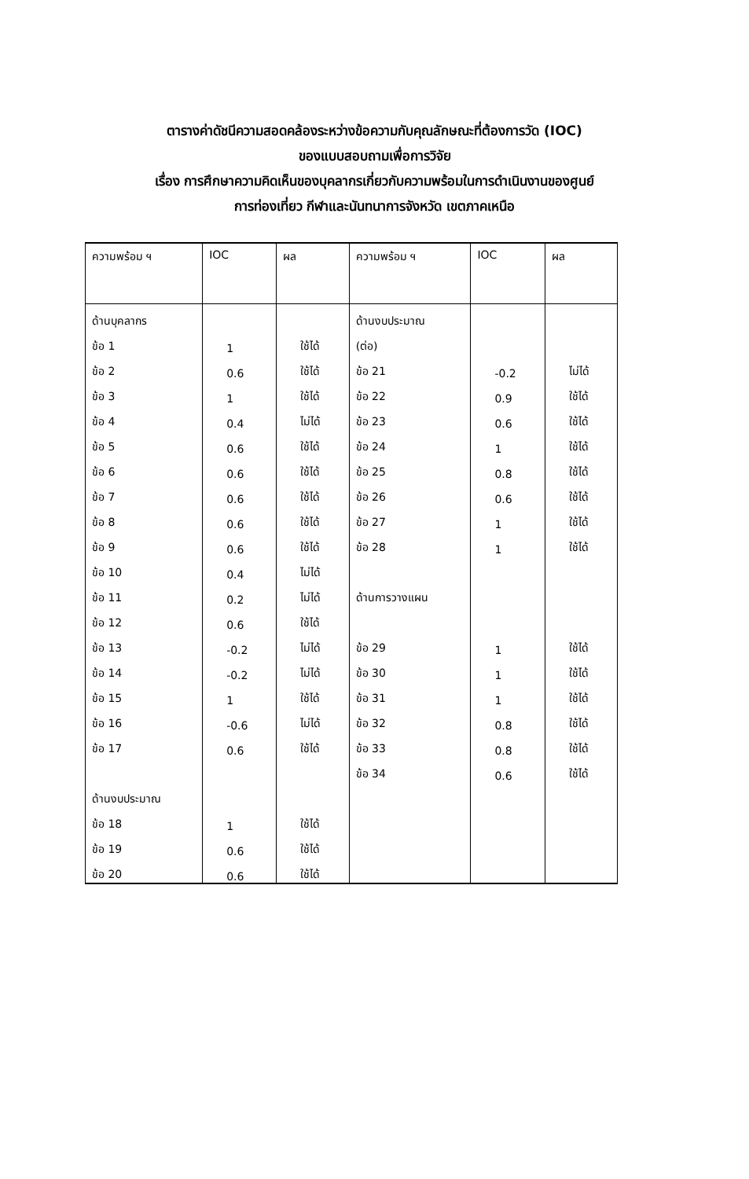ตารางค่าดัชนีความสอดคล้องระหว่างข้อความกับคุณลักษณะที่ต้องการวัด (IOC)
ของแบบสอบถามเพื่อการวิจัย
เรื่อง การศึกษาความคิดเห็นของบุคลากรเกี่ยวกับความพร้อมในการดำเนินงานของศูนย์
การท่องเที่ยว กีฬาและนันทนาการจังหวัด เขตภาคเหนือ
| ความพร้อม ฯ | IOC | ผล | ความพร้อม ฯ | IOC | ผล |
| --- | --- | --- | --- | --- | --- |
| ด้านบุคลากร | | | ด้านงบประมาณ | | |
| ข้อ 1 | 1 | ใช้ได้ | (ต่อ) | | |
| ข้อ 2 | 0.6 | ใช้ได้ | ข้อ 21 | -0.2 | ไม่ได้ |
| ข้อ 3 | 1 | ใช้ได้ | ข้อ 22 | 0.9 | ใช้ได้ |
| ข้อ 4 | 0.4 | ไม่ได้ | ข้อ 23 | 0.6 | ใช้ได้ |
| ข้อ 5 | 0.6 | ใช้ได้ | ข้อ 24 | 1 | ใช้ได้ |
| ข้อ 6 | 0.6 | ใช้ได้ | ข้อ 25 | 0.8 | ใช้ได้ |
| ข้อ 7 | 0.6 | ใช้ได้ | ข้อ 26 | 0.6 | ใช้ได้ |
| ข้อ 8 | 0.6 | ใช้ได้ | ข้อ 27 | 1 | ใช้ได้ |
| ข้อ 9 | 0.6 | ใช้ได้ | ข้อ 28 | 1 | ใช้ได้ |
| ข้อ 10 | 0.4 | ไม่ได้ | | | |
| ข้อ 11 | 0.2 | ไม่ได้ | ด้านการวางแผน | | |
| ข้อ 12 | 0.6 | ใช้ได้ | | | |
| ข้อ 13 | -0.2 | ไม่ได้ | ข้อ 29 | 1 | ใช้ได้ |
| ข้อ 14 | -0.2 | ไม่ได้ | ข้อ 30 | 1 | ใช้ได้ |
| ข้อ 15 | 1 | ใช้ได้ | ข้อ 31 | 1 | ใช้ได้ |
| ข้อ 16 | -0.6 | ไม่ได้ | ข้อ 32 | 0.8 | ใช้ได้ |
| ข้อ 17 | 0.6 | ใช้ได้ | ข้อ 33 | 0.8 | ใช้ได้ |
| | | | ข้อ 34 | 0.6 | ใช้ได้ |
| ด้านงบประมาณ | | | | | |
| ข้อ 18 | 1 | ใช้ได้ | | | |
| ข้อ 19 | 0.6 | ใช้ได้ | | | |
| ข้อ 20 | 0.6 | ใช้ได้ | | | |